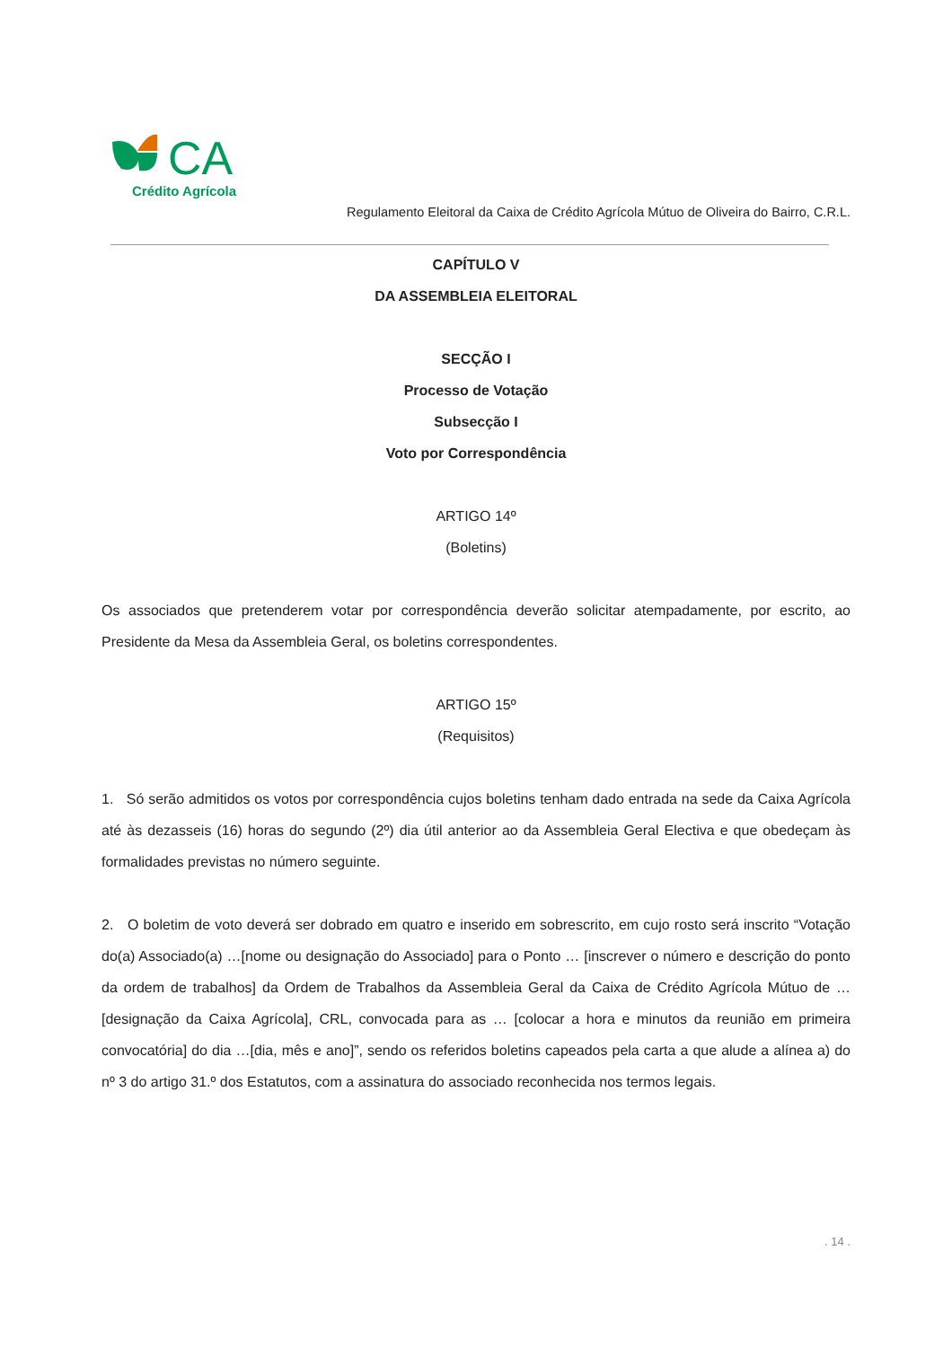CA
Crédito Agrícola
Regulamento Eleitoral da Caixa de Crédito Agrícola Mútuo de Oliveira do Bairro, C.R.L.
CAPÍTULO V
DA ASSEMBLEIA ELEITORAL
SECÇÃO I
Processo de Votação
Subsecção I
Voto por Correspondência
ARTIGO 14º
(Boletins)
Os associados que pretenderem votar por correspondência deverão solicitar atempadamente, por escrito, ao Presidente da Mesa da Assembleia Geral, os boletins correspondentes.
ARTIGO 15º
(Requisitos)
1. Só serão admitidos os votos por correspondência cujos boletins tenham dado entrada na sede da Caixa Agrícola até às dezasseis (16) horas do segundo (2º) dia útil anterior ao da Assembleia Geral Electiva e que obedeçam às formalidades previstas no número seguinte.
2. O boletim de voto deverá ser dobrado em quatro e inserido em sobrescrito, em cujo rosto será inscrito “Votação do(a) Associado(a) …[nome ou designação do Associado] para o Ponto … [inscrever o número e descrição do ponto da ordem de trabalhos] da Ordem de Trabalhos da Assembleia Geral da Caixa de Crédito Agrícola Mútuo de … [designação da Caixa Agrícola], CRL, convocada para as … [colocar a hora e minutos da reunião em primeira convocatória] do dia …[dia, mês e ano]”, sendo os referidos boletins capeados pela carta a que alude a alínea a) do nº 3 do artigo 31.º dos Estatutos, com a assinatura do associado reconhecida nos termos legais.
. 14 .